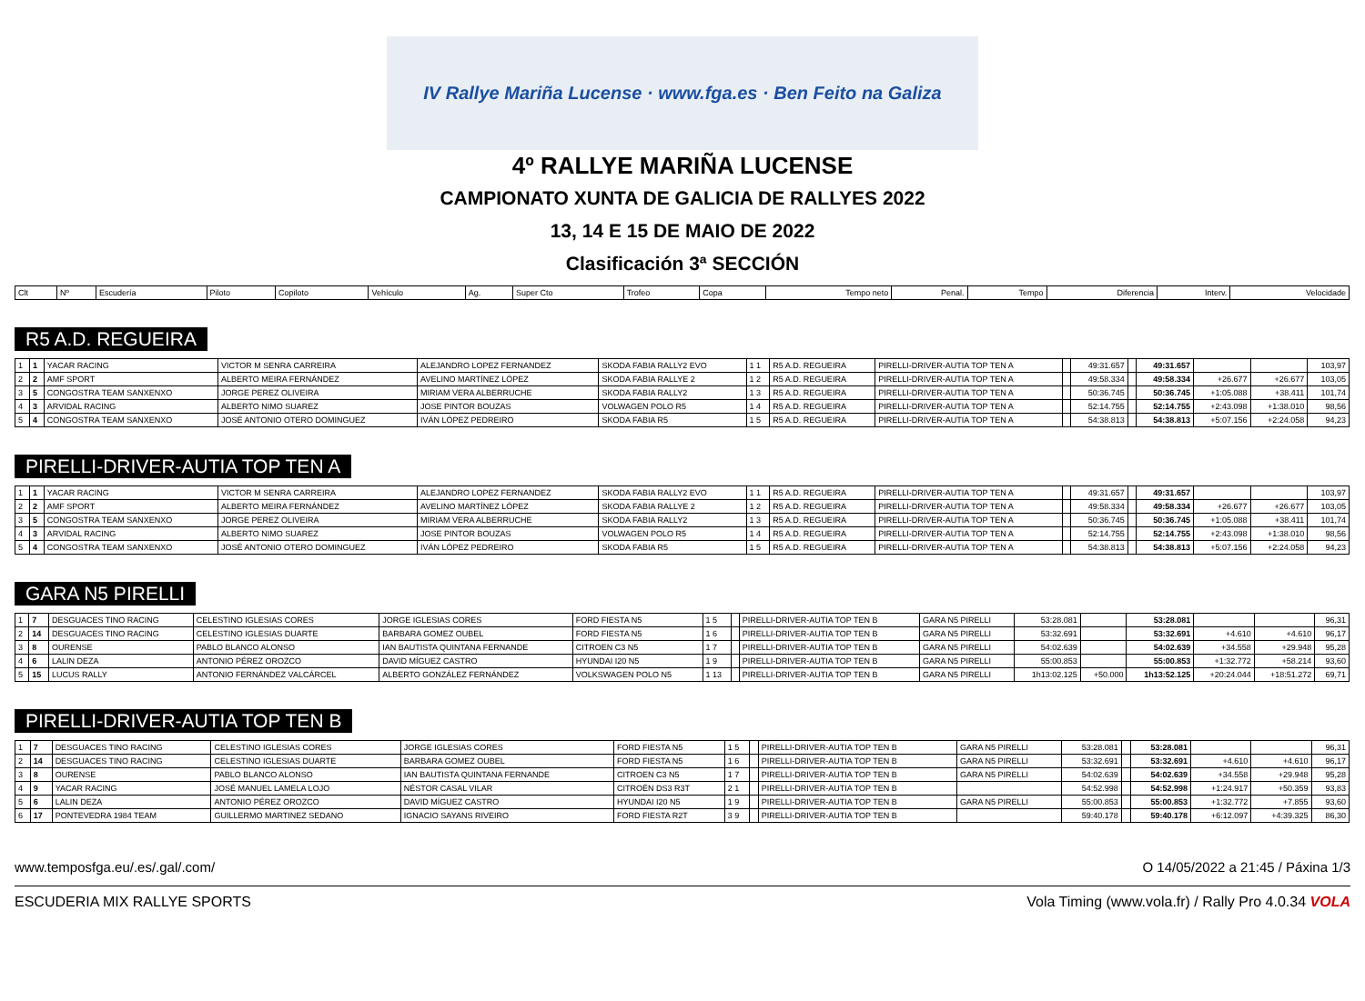IV Rallye Mariña Lucense · www.fga.es · Ben Feito na Galiza
4º RALLYE MARIÑA LUCENSE
CAMPIONATO XUNTA DE GALICIA DE RALLYES 2022
13, 14 E 15 DE MAIO DE 2022
Clasificación 3ª SECCIÓN
| Clt | Nº | Escudería | Piloto | Copiloto | Vehículo | Ag. | Super Cto | Trofeo | Copa | Tempo neto | Penal. | Tempo | Diferencia | Interv. | Velocidade |
| --- | --- | --- | --- | --- | --- | --- | --- | --- | --- | --- | --- | --- | --- | --- | --- |
R5 A.D. REGUEIRA
| 1 | 1 | YACAR RACING | VICTOR M SENRA CARREIRA | ALEJANDRO LOPEZ FERNANDEZ | SKODA FABIA RALLY2 EVO | 1 1 | R5 A.D. REGUEIRA | PIRELLI-DRIVER-AUTIA TOP TEN A | | 49:31.657 | | 49:31.657 | | | 103,97 |
| 2 | 2 | AMF SPORT | ALBERTO MEIRA FERNÁNDEZ | AVELINO MARTÍNEZ LÓPEZ | SKODA FABIA RALLYE 2 | 1 2 | R5 A.D. REGUEIRA | PIRELLI-DRIVER-AUTIA TOP TEN A | | 49:58.334 | | 49:58.334 | +26.677 | +26.677 | 103,05 |
| 3 | 5 | CONGOSTRA TEAM SANXENXO | JORGE PEREZ OLIVEIRA | MIRIAM VERA ALBERRUCHE | SKODA FABIA RALLY2 | 1 3 | R5 A.D. REGUEIRA | PIRELLI-DRIVER-AUTIA TOP TEN A | | 50:36.745 | | 50:36.745 | +1:05.088 | +38.411 | 101,74 |
| 4 | 3 | ARVIDAL RACING | ALBERTO NIMO SUAREZ | JOSE PINTOR BOUZAS | VOLWAGEN POLO R5 | 1 4 | R5 A.D. REGUEIRA | PIRELLI-DRIVER-AUTIA TOP TEN A | | 52:14.755 | | 52:14.755 | +2:43.098 | +1:38.010 | 98,56 |
| 5 | 4 | CONGOSTRA TEAM SANXENXO | JOSÉ ANTONIO OTERO DOMINGUEZ | IVÁN LÓPEZ PEDREIRO | SKODA FABIA R5 | 1 5 | R5 A.D. REGUEIRA | PIRELLI-DRIVER-AUTIA TOP TEN A | | 54:38.813 | | 54:38.813 | +5:07.156 | +2:24.058 | 94,23 |
PIRELLI-DRIVER-AUTIA TOP TEN A
| 1 | 1 | YACAR RACING | VICTOR M SENRA CARREIRA | ALEJANDRO LOPEZ FERNANDEZ | SKODA FABIA RALLY2 EVO | 1 1 | R5 A.D. REGUEIRA | PIRELLI-DRIVER-AUTIA TOP TEN A | | 49:31.657 | | 49:31.657 | | | 103,97 |
| 2 | 2 | AMF SPORT | ALBERTO MEIRA FERNÁNDEZ | AVELINO MARTÍNEZ LÓPEZ | SKODA FABIA RALLYE 2 | 1 2 | R5 A.D. REGUEIRA | PIRELLI-DRIVER-AUTIA TOP TEN A | | 49:58.334 | | 49:58.334 | +26.677 | +26.677 | 103,05 |
| 3 | 5 | CONGOSTRA TEAM SANXENXO | JORGE PEREZ OLIVEIRA | MIRIAM VERA ALBERRUCHE | SKODA FABIA RALLY2 | 1 3 | R5 A.D. REGUEIRA | PIRELLI-DRIVER-AUTIA TOP TEN A | | 50:36.745 | | 50:36.745 | +1:05.088 | +38.411 | 101,74 |
| 4 | 3 | ARVIDAL RACING | ALBERTO NIMO SUAREZ | JOSE PINTOR BOUZAS | VOLWAGEN POLO R5 | 1 4 | R5 A.D. REGUEIRA | PIRELLI-DRIVER-AUTIA TOP TEN A | | 52:14.755 | | 52:14.755 | +2:43.098 | +1:38.010 | 98,56 |
| 5 | 4 | CONGOSTRA TEAM SANXENXO | JOSÉ ANTONIO OTERO DOMINGUEZ | IVÁN LÓPEZ PEDREIRO | SKODA FABIA R5 | 1 5 | R5 A.D. REGUEIRA | PIRELLI-DRIVER-AUTIA TOP TEN A | | 54:38.813 | | 54:38.813 | +5:07.156 | +2:24.058 | 94,23 |
GARA N5 PIRELLI
| 1 | 7 | DESGUACES TINO RACING | CELESTINO IGLESIAS CORES | JORGE IGLESIAS CORES | FORD FIESTA N5 | 1 5 | | PIRELLI-DRIVER-AUTIA TOP TEN B | GARA N5 PIRELLI | 53:28.081 | | 53:28.081 | | | 96,31 |
| 2 | 14 | DESGUACES TINO RACING | CELESTINO IGLESIAS DUARTE | BARBARA GOMEZ OUBEL | FORD FIESTA N5 | 1 6 | | PIRELLI-DRIVER-AUTIA TOP TEN B | GARA N5 PIRELLI | 53:32.691 | | 53:32.691 | +4.610 | +4.610 | 96,17 |
| 3 | 8 | OURENSE | PABLO BLANCO ALONSO | IAN BAUTISTA QUINTANA FERNANDE | CITROEN C3 N5 | 1 7 | | PIRELLI-DRIVER-AUTIA TOP TEN B | GARA N5 PIRELLI | 54:02.639 | | 54:02.639 | +34.558 | +29.948 | 95,28 |
| 4 | 6 | LALIN DEZA | ANTONIO PÉREZ OROZCO | DAVID MÍGUEZ CASTRO | HYUNDAI I20 N5 | 1 9 | | PIRELLI-DRIVER-AUTIA TOP TEN B | GARA N5 PIRELLI | 55:00.853 | | 55:00.853 | +1:32.772 | +58.214 | 93,60 |
| 5 | 15 | LUCUS RALLY | ANTONIO FERNÁNDEZ VALCÁRCEL | ALBERTO GONZÁLEZ FERNÁNDEZ | VOLKSWAGEN POLO N5 | 1 13 | | PIRELLI-DRIVER-AUTIA TOP TEN B | GARA N5 PIRELLI | 1h13:02.125 | +50.000 | 1h13:52.125 | +20:24.044 | +18:51.272 | 69,71 |
PIRELLI-DRIVER-AUTIA TOP TEN B
| 1 | 7 | DESGUACES TINO RACING | CELESTINO IGLESIAS CORES | JORGE IGLESIAS CORES | FORD FIESTA N5 | 1 5 | | PIRELLI-DRIVER-AUTIA TOP TEN B | GARA N5 PIRELLI | 53:28.081 | | 53:28.081 | | | 96,31 |
| 2 | 14 | DESGUACES TINO RACING | CELESTINO IGLESIAS DUARTE | BARBARA GOMEZ OUBEL | FORD FIESTA N5 | 1 6 | | PIRELLI-DRIVER-AUTIA TOP TEN B | GARA N5 PIRELLI | 53:32.691 | | 53:32.691 | +4.610 | +4.610 | 96,17 |
| 3 | 8 | OURENSE | PABLO BLANCO ALONSO | IAN BAUTISTA QUINTANA FERNANDE | CITROEN C3 N5 | 1 7 | | PIRELLI-DRIVER-AUTIA TOP TEN B | GARA N5 PIRELLI | 54:02.639 | | 54:02.639 | +34.558 | +29.948 | 95,28 |
| 4 | 9 | YACAR RACING | JOSÉ MANUEL LAMELA LOJO | NÉSTOR CASAL VILAR | CITROËN DS3 R3T | 2 1 | | PIRELLI-DRIVER-AUTIA TOP TEN B | | 54:52.998 | | 54:52.998 | +1:24.917 | +50.359 | 93,83 |
| 5 | 6 | LALIN DEZA | ANTONIO PÉREZ OROZCO | DAVID MÍGUEZ CASTRO | HYUNDAI I20 N5 | 1 9 | | PIRELLI-DRIVER-AUTIA TOP TEN B | GARA N5 PIRELLI | 55:00.853 | | 55:00.853 | +1:32.772 | +7.855 | 93,60 |
| 6 | 17 | PONTEVEDRA 1984 TEAM | GUILLERMO MARTINEZ SEDANO | IGNACIO SAYANS RIVEIRO | FORD FIESTA R2T | 3 9 | | PIRELLI-DRIVER-AUTIA TOP TEN B | | 59:40.178 | | 59:40.178 | +6:12.097 | +4:39.325 | 86,30 |
www.temposfga.eu/.es/.gal/.com/ O 14/05/2022 a 21:45 / Páxina 1/3
ESCUDERIA MIX RALLYE SPORTS Vola Timing (www.vola.fr) / Rally Pro 4.0.34 VOLA